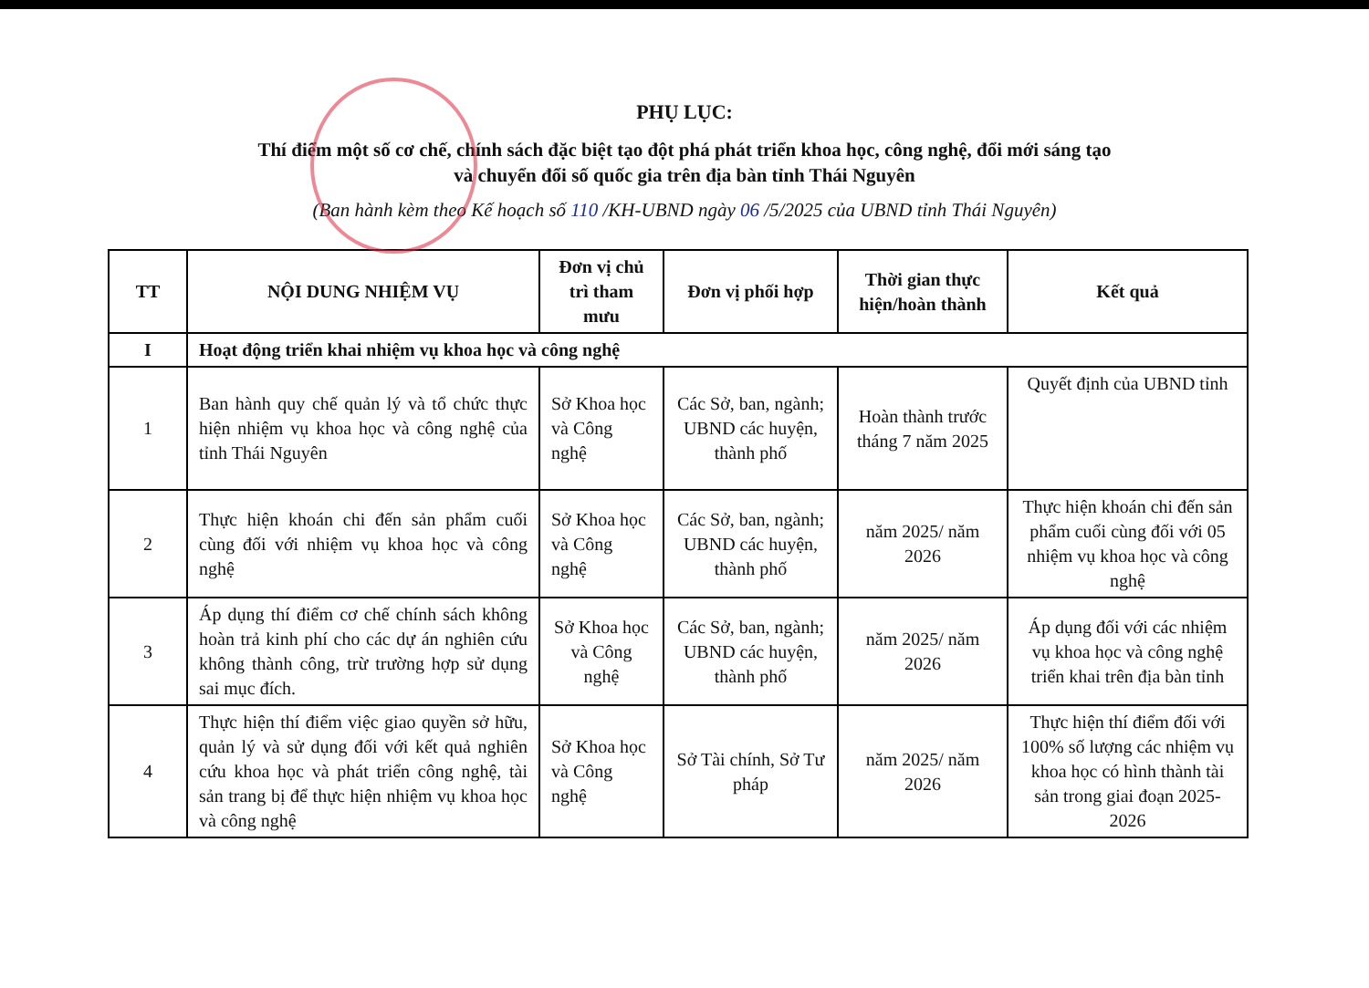PHỤ LỤC:
Thí điểm một số cơ chế, chính sách đặc biệt tạo đột phá phát triển khoa học, công nghệ, đổi mới sáng tạo
và chuyển đổi số quốc gia trên địa bàn tỉnh Thái Nguyên
(Ban hành kèm theo Kế hoạch số 110 /KH-UBND ngày 06 /5/2025 của UBND tỉnh Thái Nguyên)
| TT | NỘI DUNG NHIỆM VỤ | Đơn vị chủ trì tham mưu | Đơn vị phối hợp | Thời gian thực hiện/hoàn thành | Kết quả |
| --- | --- | --- | --- | --- | --- |
| I | Hoạt động triển khai nhiệm vụ khoa học và công nghệ | | | | |
| 1 | Ban hành quy chế quản lý và tổ chức thực hiện nhiệm vụ khoa học và công nghệ của tỉnh Thái Nguyên | Sở Khoa học và Công nghệ | Các Sở, ban, ngành; UBND các huyện, thành phố | Hoàn thành trước tháng 7 năm 2025 | Quyết định của UBND tỉnh |
| 2 | Thực hiện khoán chi đến sản phẩm cuối cùng đối với nhiệm vụ khoa học và công nghệ | Sở Khoa học và Công nghệ | Các Sở, ban, ngành; UBND các huyện, thành phố | năm 2025/ năm 2026 | Thực hiện khoán chi đến sản phẩm cuối cùng đối với 05 nhiệm vụ khoa học và công nghệ |
| 3 | Áp dụng thí điểm cơ chế chính sách không hoàn trả kinh phí cho các dự án nghiên cứu không thành công, trừ trường hợp sử dụng sai mục đích. | Sở Khoa học và Công nghệ | Các Sở, ban, ngành; UBND các huyện, thành phố | năm 2025/ năm 2026 | Áp dụng đối với các nhiệm vụ khoa học và công nghệ triển khai trên địa bàn tỉnh |
| 4 | Thực hiện thí điểm việc giao quyền sở hữu, quản lý và sử dụng đối với kết quả nghiên cứu khoa học và phát triển công nghệ, tài sản trang bị để thực hiện nhiệm vụ khoa học và công nghệ | Sở Khoa học và Công nghệ | Sở Tài chính, Sở Tư pháp | năm 2025/ năm 2026 | Thực hiện thí điểm đối với 100% số lượng các nhiệm vụ khoa học có hình thành tài sản trong giai đoạn 2025-2026 |